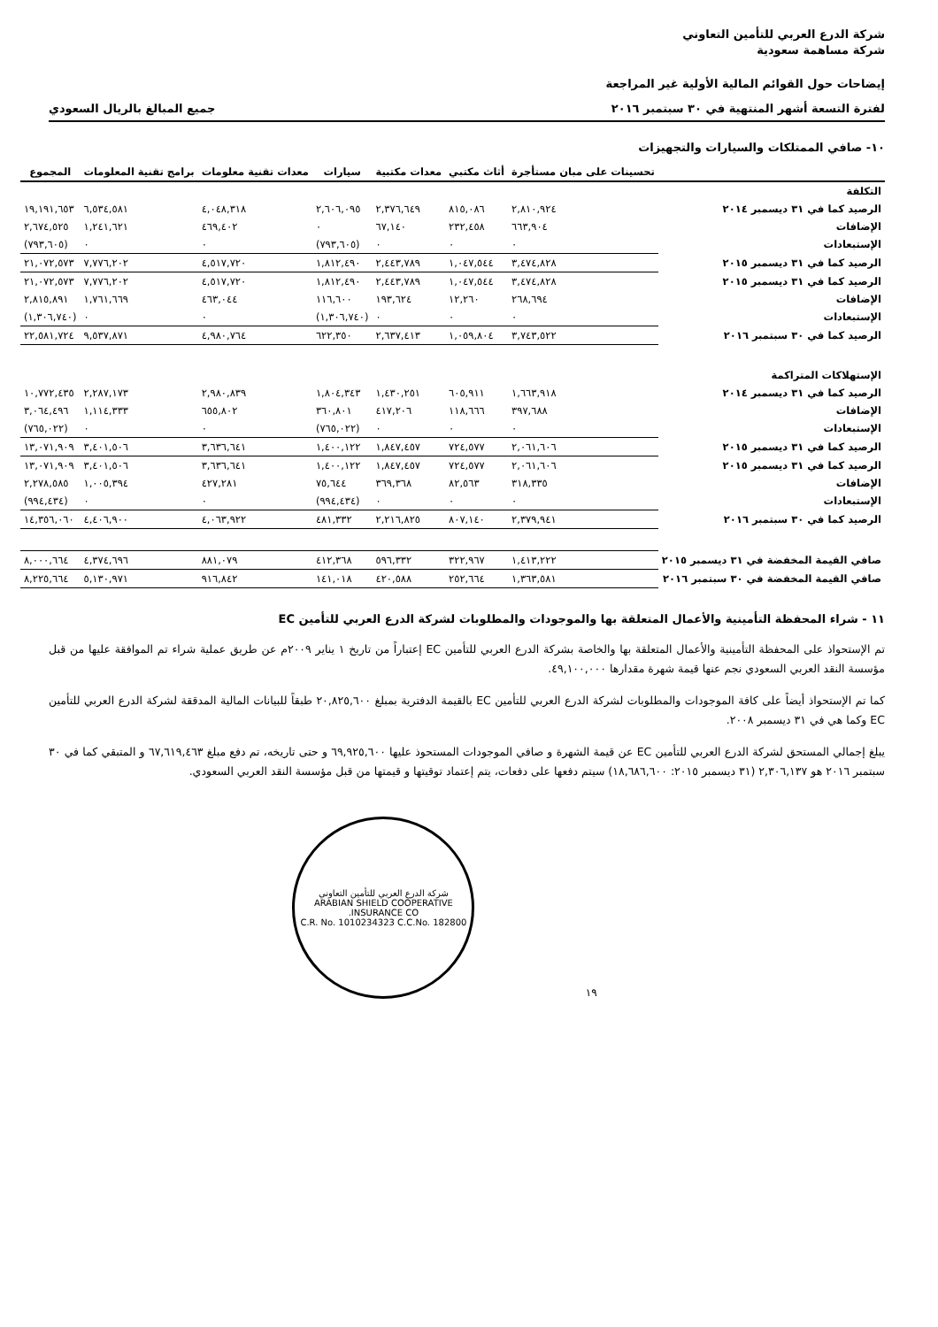شركة الدرع العربي للتأمين التعاوني
شركة مساهمة سعودية
إيضاحات حول القوائم المالية الأولية غير المراجعة
لفترة التسعة أشهر المنتهية في ٣٠ سبتمبر ٢٠١٦ جميع المبالغ بالريال السعودي
١٠- صافي الممتلكات والسيارات والتجهيزات
| | تحسينات على مبان مستأجرة | أثاث مكتبي | معدات مكتبية | سيارات | معدات تقنية معلومات | برامج تقنية المعلومات | المجموع |
| --- | --- | --- | --- | --- | --- | --- | --- |
| التكلفة | | | | | | | |
| الرصيد كما في ٣١ ديسمبر ٢٠١٤ | ٢,٨١٠,٩٢٤ | ٨١٥,٠٨٦ | ٢,٣٧٦,٦٤٩ | ٢,٦٠٦,٠٩٥ | ٤,٠٤٨,٣١٨ | ٦,٥٣٤,٥٨١ | ١٩,١٩١,٦٥٣ |
| الإضافات | ٦٦٣,٩٠٤ | ٢٣٢,٤٥٨ | ٦٧,١٤٠ | ٠ | ٤٦٩,٤٠٢ | ١,٢٤١,٦٢١ | ٢,٦٧٤,٥٢٥ |
| الإستبعادات | ٠ | ٠ | ٠ | (٧٩٣,٦٠٥) | ٠ | ٠ | (٧٩٣,٦٠٥) |
| الرصيد كما في ٣١ ديسمبر ٢٠١٥ | ٣,٤٧٤,٨٢٨ | ١,٠٤٧,٥٤٤ | ٢,٤٤٣,٧٨٩ | ١,٨١٢,٤٩٠ | ٤,٥١٧,٧٢٠ | ٧,٧٧٦,٢٠٢ | ٢١,٠٧٢,٥٧٣ |
| الرصيد كما في ٣١ ديسمبر ٢٠١٥ | ٣,٤٧٤,٨٢٨ | ١,٠٤٧,٥٤٤ | ٢,٤٤٣,٧٨٩ | ١,٨١٢,٤٩٠ | ٤,٥١٧,٧٢٠ | ٧,٧٧٦,٢٠٢ | ٢١,٠٧٢,٥٧٣ |
| الإضافات | ٢٦٨,٦٩٤ | ١٢,٢٦٠ | ١٩٣,٦٢٤ | ١١٦,٦٠٠ | ٤٦٣,٠٤٤ | ١,٧٦١,٦٦٩ | ٢,٨١٥,٨٩١ |
| الإستبعادات | ٠ | ٠ | ٠ | (١,٣٠٦,٧٤٠) | ٠ | ٠ | (١,٣٠٦,٧٤٠) |
| الرصيد كما في ٣٠ سبتمبر ٢٠١٦ | ٣,٧٤٣,٥٢٢ | ١,٠٥٩,٨٠٤ | ٢,٦٣٧,٤١٣ | ٦٢٢,٣٥٠ | ٤,٩٨٠,٧٦٤ | ٩,٥٣٧,٨٧١ | ٢٢,٥٨١,٧٢٤ |
| الإستهلاكات المتراكمة | | | | | | | |
| الرصيد كما في ٣١ ديسمبر ٢٠١٤ | ١,٦٦٣,٩١٨ | ٦٠٥,٩١١ | ١,٤٣٠,٢٥١ | ١,٨٠٤,٣٤٣ | ٢,٩٨٠,٨٣٩ | ٢,٢٨٧,١٧٣ | ١٠,٧٧٢,٤٣٥ |
| الإضافات | ٣٩٧,٦٨٨ | ١١٨,٦٦٦ | ٤١٧,٢٠٦ | ٣٦٠,٨٠١ | ٦٥٥,٨٠٢ | ١,١١٤,٣٣٣ | ٣,٠٦٤,٤٩٦ |
| الإستبعادات | ٠ | ٠ | ٠ | (٧٦٥,٠٢٢) | ٠ | ٠ | (٧٦٥,٠٢٢) |
| الرصيد كما في ٣١ ديسمبر ٢٠١٥ | ٢,٠٦١,٦٠٦ | ٧٢٤,٥٧٧ | ١,٨٤٧,٤٥٧ | ١,٤٠٠,١٢٢ | ٣,٦٣٦,٦٤١ | ٣,٤٠١,٥٠٦ | ١٣,٠٧١,٩٠٩ |
| الرصيد كما في ٣١ ديسمبر ٢٠١٥ | ٢,٠٦١,٦٠٦ | ٧٢٤,٥٧٧ | ١,٨٤٧,٤٥٧ | ١,٤٠٠,١٢٢ | ٣,٦٣٦,٦٤١ | ٣,٤٠١,٥٠٦ | ١٣,٠٧١,٩٠٩ |
| الإضافات | ٣١٨,٣٣٥ | ٨٢,٥٦٣ | ٣٦٩,٣٦٨ | ٧٥,٦٤٤ | ٤٢٧,٢٨١ | ١,٠٠٥,٣٩٤ | ٢,٢٧٨,٥٨٥ |
| الإستبعادات | ٠ | ٠ | ٠ | (٩٩٤,٤٣٤) | ٠ | ٠ | (٩٩٤,٤٣٤) |
| الرصيد كما في ٣٠ سبتمبر ٢٠١٦ | ٢,٣٧٩,٩٤١ | ٨٠٧,١٤٠ | ٢,٢١٦,٨٢٥ | ٤٨١,٣٣٢ | ٤,٠٦٣,٩٢٢ | ٤,٤٠٦,٩٠٠ | ١٤,٣٥٦,٠٦٠ |
| صافي القيمة المخفضة في ٣١ ديسمبر ٢٠١٥ | ١,٤١٣,٢٢٢ | ٣٢٢,٩٦٧ | ٥٩٦,٣٣٢ | ٤١٢,٣٦٨ | ٨٨١,٠٧٩ | ٤,٣٧٤,٦٩٦ | ٨,٠٠٠,٦٦٤ |
| صافي القيمة المخفضة في ٣٠ سبتمبر ٢٠١٦ | ١,٣٦٣,٥٨١ | ٢٥٢,٦٦٤ | ٤٢٠,٥٨٨ | ١٤١,٠١٨ | ٩١٦,٨٤٢ | ٥,١٣٠,٩٧١ | ٨,٢٢٥,٦٦٤ |
١١ - شراء المحفظة التأمينية والأعمال المتعلقة بها والموجودات والمطلوبات لشركة الدرع العربي للتأمين EC
تم الإستحواذ على المحفظة التأمينية والأعمال المتعلقة بها والخاصة بشركة الدرع العربي للتأمين EC إعتباراً من تاريخ ١ يناير ٢٠٠٩م عن طريق عملية شراء تم الموافقة عليها من قبل مؤسسة النقد العربي السعودي نجم عنها قيمة شهرة مقدارها ٤٩,١٠٠,٠٠٠.
كما تم الإستحواذ أيضاً على كافة الموجودات والمطلوبات لشركة الدرع العربي للتأمين EC بالقيمة الدفترية بمبلغ ٢٠,٨٢٥,٦٠٠ طبقاً للبيانات المالية المدققة لشركة الدرع العربي للتأمين EC وكما هي في ٣١ ديسمبر ٢٠٠٨.
يبلغ إجمالي المستحق لشركة الدرع العربي للتأمين EC عن قيمة الشهرة و صافي الموجودات المستحوذ عليها ٦٩,٩٢٥,٦٠٠ و حتى تاريخه، تم دفع مبلغ ٦٧,٦١٩,٤٦٣ و المتبقي كما في ٣٠ سبتمبر ٢٠١٦ هو ٢,٣٠٦,١٣٧ (٣١ ديسمبر ٢٠١٥: ١٨,٦٨٦,٦٠٠) سيتم دفعها على دفعات، يتم إعتماد توقيتها و قيمتها من قبل مؤسسة النقد العربي السعودي.
١٩
شركة الدرع العربي للتأمين التعاوني
ARABIAN SHIELD COOPERATIVE INSURANCE CO.
C.R. No. 1010234323 C.C.No. 182800